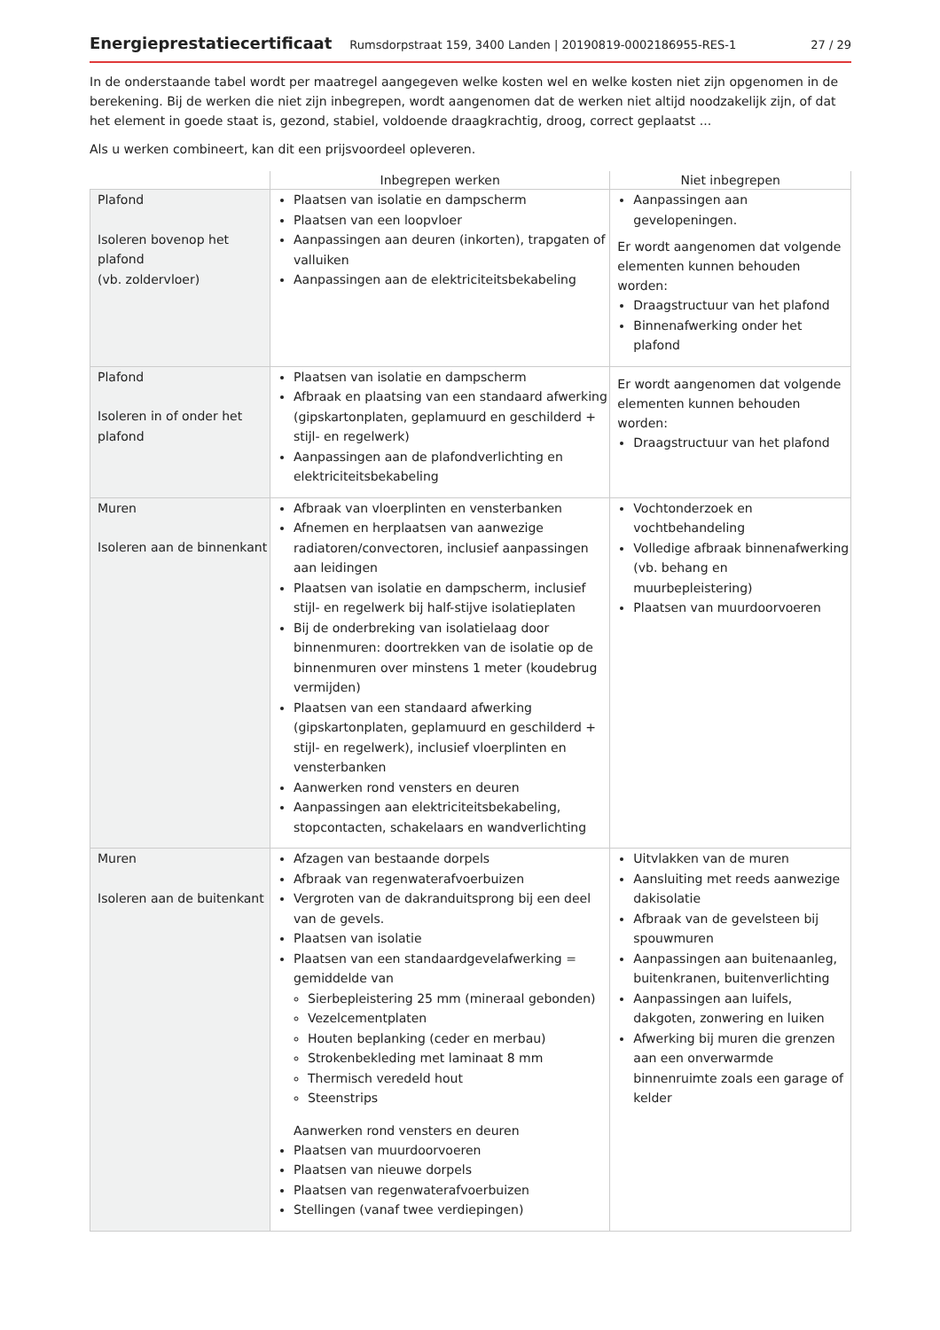Energieprestatiecertificaat Rumsdorpstraat 159, 3400 Landen | 20190819-0002186955-RES-1 27 / 29
In de onderstaande tabel wordt per maatregel aangegeven welke kosten wel en welke kosten niet zijn opgenomen in de berekening. Bij de werken die niet zijn inbegrepen, wordt aangenomen dat de werken niet altijd noodzakelijk zijn, of dat het element in goede staat is, gezond, stabiel, voldoende draagkrachtig, droog, correct geplaatst ...
Als u werken combineert, kan dit een prijsvoordeel opleveren.
| | Inbegrepen werken | Niet inbegrepen |
| --- | --- | --- |
| Plafond Isoleren bovenop het plafond (vb. zoldervloer) | Plaatsen van isolatie en dampscherm Plaatsen van een loopvloer Aanpassingen aan deuren (inkorten), trapgaten of valluiken Aanpassingen aan de elektriciteitsbekabeling | Aanpassingen aan gevelopeningen. Er wordt aangenomen dat volgende elementen kunnen behouden worden: Draagstructuur van het plafond Binnenafwerking onder het plafond |
| Plafond Isoleren in of onder het plafond | Plaatsen van isolatie en dampscherm Afbraak en plaatsing van een standaard afwerking (gipskartonplaten, geplamuurd en geschilderd + stijl- en regelwerk) Aanpassingen aan de plafondverlichting en elektriciteitsbekabeling | Er wordt aangenomen dat volgende elementen kunnen behouden worden: Draagstructuur van het plafond |
| Muren Isoleren aan de binnenkant | Afbraak van vloerplinten en vensterbanken Afnemen en herplaatsen van aanwezige radiatoren/convectoren, inclusief aanpassingen aan leidingen Plaatsen van isolatie en dampscherm, inclusief stijl- en regelwerk bij half-stijve isolatieplaten Bij de onderbreking van isolatielaag door binnenmuren: doortrekken van de isolatie op de binnenmuren over minstens 1 meter (koudebrug vermijden) Plaatsen van een standaard afwerking (gipskartonplaten, geplamuurd en geschilderd + stijl- en regelwerk), inclusief vloerplinten en vensterbanken Aanwerken rond vensters en deuren Aanpassingen aan elektriciteitsbekabeling, stopcontacten, schakelaars en wandverlichting | Vochtonderzoek en vochtbehandeling Volledige afbraak binnenafwerking (vb. behang en muurbepleistering) Plaatsen van muurdoorvoeren |
| Muren Isoleren aan de buitenkant | Afzagen van bestaande dorpels Afbraak van regenwaterafvoerbuizen Vergroten van de dakranduitsprong bij een deel van de gevels. Plaatsen van isolatie Plaatsen van een standaardgevelafwerking = gemiddelde van Sierbepleistering 25 mm (mineraal gebonden) Vezelcementplaten Houten beplanking (ceder en merbau) Strokenbekleding met laminaat 8 mm Thermisch veredeld hout Steenstrips Aanwerken rond vensters en deuren Plaatsen van muurdoorvoeren Plaatsen van nieuwe dorpels Plaatsen van regenwaterafvoerbuizen Stellingen (vanaf twee verdiepingen) | Uitvlakken van de muren Aansluiting met reeds aanwezige dakisolatie Afbraak van de gevelsteen bij spouwmuren Aanpassingen aan buitenaanleg, buitenkranen, buitenverlichting Aanpassingen aan luifels, dakgoten, zonwering en luiken Afwerking bij muren die grenzen aan een onverwarmde binnenruimte zoals een garage of kelder |